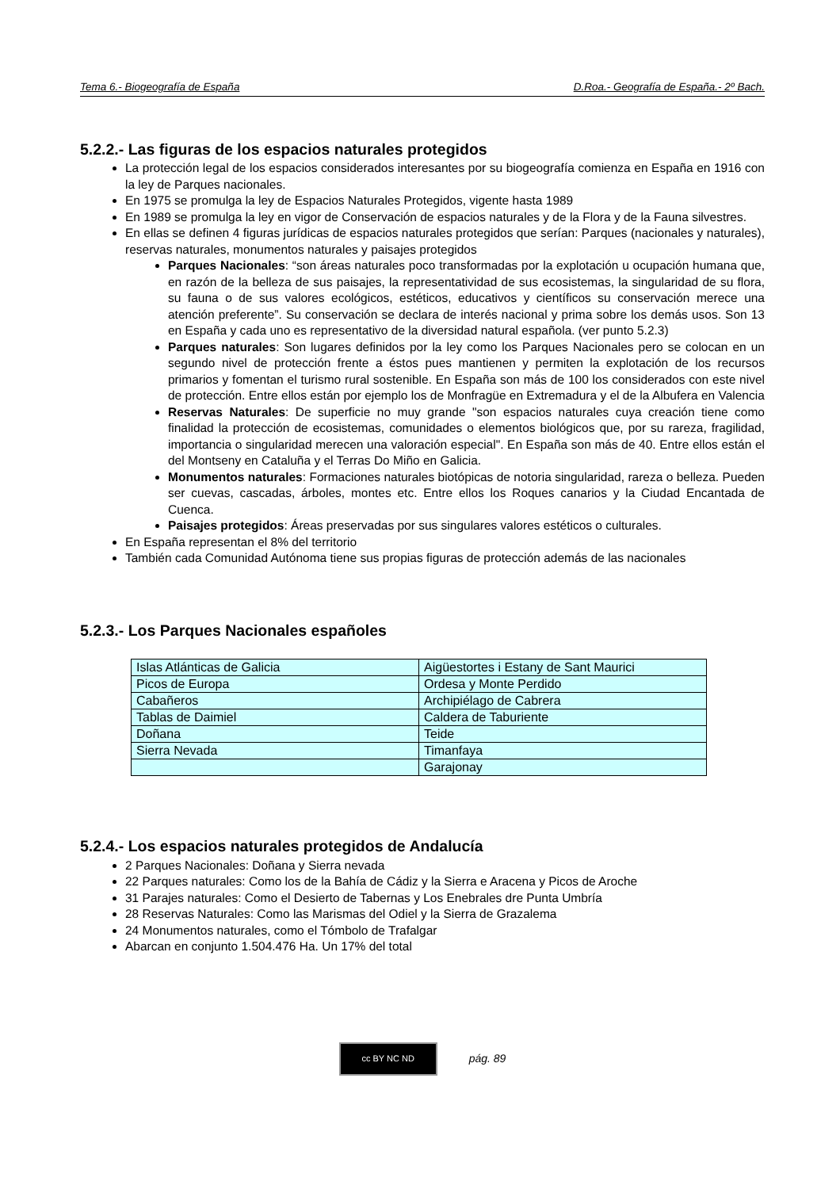Tema 6.- Biogeografía de España D.Roa.- Geografía de España.- 2º Bach.
5.2.2.- Las figuras de los espacios naturales protegidos
La protección legal de los espacios considerados interesantes por su biogeografía comienza en España en 1916 con la ley de Parques nacionales.
En 1975 se promulga la ley de Espacios Naturales Protegidos, vigente hasta 1989
En 1989 se promulga la ley en vigor de Conservación de espacios naturales y de la Flora y de la Fauna silvestres.
En ellas se definen 4 figuras jurídicas de espacios naturales protegidos que serían: Parques (nacionales y naturales), reservas naturales, monumentos naturales y paisajes protegidos
Parques Nacionales: “son áreas naturales poco transformadas por la explotación u ocupación humana que, en razón de la belleza de sus paisajes, la representatividad de sus ecosistemas, la singularidad de su flora, su fauna o de sus valores ecológicos, estéticos, educativos y científicos su conservación merece una atención preferente”. Su conservación se declara de interés nacional y prima sobre los demás usos. Son 13 en España y cada uno es representativo de la diversidad natural española. (ver punto 5.2.3)
Parques naturales: Son lugares definidos por la ley como los Parques Nacionales pero se colocan en un segundo nivel de protección frente a éstos pues mantienen y permiten la explotación de los recursos primarios y fomentan el turismo rural sostenible. En España son más de 100 los considerados con este nivel de protección. Entre ellos están por ejemplo los de Monfragüe en Extremadura y el de la Albufera en Valencia
Reservas Naturales: De superficie no muy grande "son espacios naturales cuya creación tiene como finalidad la protección de ecosistemas, comunidades o elementos biológicos que, por su rareza, fragilidad, importancia o singularidad merecen una valoración especial". En España son más de 40. Entre ellos están el del Montseny en Cataluña y el Terras Do Miño en Galicia.
Monumentos naturales: Formaciones naturales biotópicas de notoria singularidad, rareza o belleza. Pueden ser cuevas, cascadas, árboles, montes etc. Entre ellos los Roques canarios y la Ciudad Encantada de Cuenca.
Paisajes protegidos: Áreas preservadas por sus singulares valores estéticos o culturales.
En España representan el 8% del territorio
También cada Comunidad Autónoma tiene sus propias figuras de protección además de las nacionales
5.2.3.- Los Parques Nacionales españoles
| Islas Atlánticas de Galicia | Aigüestortes i Estany de Sant Maurici |
| Picos de Europa | Ordesa y Monte Perdido |
| Cabañeros | Archipiélago de Cabrera |
| Tablas de Daimiel | Caldera de Taburiente |
| Doñana | Teide |
| Sierra Nevada | Timanfaya |
| | Garajonay |
5.2.4.- Los espacios naturales protegidos de Andalucía
2 Parques Nacionales: Doñana y Sierra nevada
22 Parques naturales: Como los de la Bahía de Cádiz y la Sierra e Aracena y Picos de Aroche
31 Parajes naturales: Como el Desierto de Tabernas y Los Enebrales dre Punta Umbría
28 Reservas Naturales: Como las Marismas del Odiel y la Sierra de Grazalema
24 Monumentos naturales, como el Tómbolo de Trafalgar
Abarcan en conjunto 1.504.476 Ha. Un 17% del total
cc BY NC ND
pág. 89